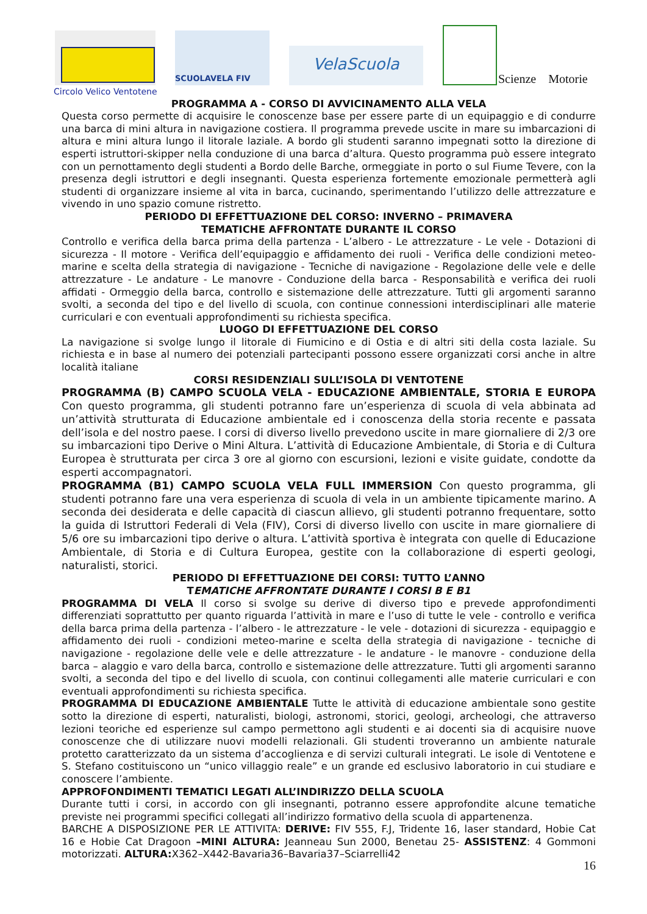SCUOLAVELA FIV
VelaScuola
Scienze Motorie
Circolo Velico Ventotene
PROGRAMMA A - CORSO DI AVVICINAMENTO ALLA VELA
Questa corso permette di acquisire le conoscenze base per essere parte di un equipaggio e di condurre una barca di mini altura in navigazione costiera. Il programma prevede uscite in mare su imbarcazioni di altura e mini altura lungo il litorale laziale. A bordo gli studenti saranno impegnati sotto la direzione di esperti istruttori-skipper nella conduzione di una barca d’altura. Questo programma può essere integrato con un pernottamento degli studenti a Bordo delle Barche, ormeggiate in porto o sul Fiume Tevere, con la presenza degli istruttori e degli insegnanti. Questa esperienza fortemente emozionale permetterà agli studenti di organizzare insieme al vita in barca, cucinando, sperimentando l’utilizzo delle attrezzature e vivendo in uno spazio comune ristretto.
PERIODO DI EFFETTUAZIONE DEL CORSO: INVERNO – PRIMAVERA
TEMATICHE AFFRONTATE DURANTE IL CORSO
Controllo e verifica della barca prima della partenza - L’albero - Le attrezzature - Le vele - Dotazioni di sicurezza - Il motore - Verifica dell’equipaggio e affidamento dei ruoli - Verifica delle condizioni meteo-marine e scelta della strategia di navigazione - Tecniche di navigazione - Regolazione delle vele e delle attrezzature - Le andature - Le manovre - Conduzione della barca - Responsabilità e verifica dei ruoli affidati - Ormeggio della barca, controllo e sistemazione delle attrezzature. Tutti gli argomenti saranno svolti, a seconda del tipo e del livello di scuola, con continue connessioni interdisciplinari alle materie curriculari e con eventuali approfondimenti su richiesta specifica.
LUOGO DI EFFETTUAZIONE DEL CORSO
La navigazione si svolge lungo il litorale di Fiumicino e di Ostia e di altri siti della costa laziale. Su richiesta e in base al numero dei potenziali partecipanti possono essere organizzati corsi anche in altre località italiane
CORSI RESIDENZIALI SULL’ISOLA DI VENTOTENE
PROGRAMMA (B) CAMPO SCUOLA VELA - EDUCAZIONE AMBIENTALE, STORIA E EUROPA Con questo programma, gli studenti potranno fare un’esperienza di scuola di vela abbinata ad un’attività strutturata di Educazione ambientale ed i conoscenza della storia recente e passata dell’isola e del nostro paese. I corsi di diverso livello prevedono uscite in mare giornaliere di 2/3 ore su imbarcazioni tipo Derive o Mini Altura. L’attività di Educazione Ambientale, di Storia e di Cultura Europea è strutturata per circa 3 ore al giorno con escursioni, lezioni e visite guidate, condotte da esperti accompagnatori.
PROGRAMMA (B1) CAMPO SCUOLA VELA FULL IMMERSION Con questo programma, gli studenti potranno fare una vera esperienza di scuola di vela in un ambiente tipicamente marino. A seconda dei desiderata e delle capacità di ciascun allievo, gli studenti potranno frequentare, sotto la guida di Istruttori Federali di Vela (FIV), Corsi di diverso livello con uscite in mare giornaliere di 5/6 ore su imbarcazioni tipo derive o altura. L’attività sportiva è integrata con quelle di Educazione Ambientale, di Storia e di Cultura Europea, gestite con la collaborazione di esperti geologi, naturalisti, storici.
PERIODO DI EFFETTUAZIONE DEI CORSI: TUTTO L’ANNO
TEMATICHE AFFRONTATE DURANTE I CORSI B E B1
PROGRAMMA DI VELA Il corso si svolge su derive di diverso tipo e prevede approfondimenti differenziati soprattutto per quanto riguarda l’attività in mare e l’uso di tutte le vele - controllo e verifica della barca prima della partenza - l’albero - le attrezzature - le vele - dotazioni di sicurezza - equipaggio e affidamento dei ruoli - condizioni meteo-marine e scelta della strategia di navigazione - tecniche di navigazione - regolazione delle vele e delle attrezzature - le andature - le manovre - conduzione della barca – alaggio e varo della barca, controllo e sistemazione delle attrezzature. Tutti gli argomenti saranno svolti, a seconda del tipo e del livello di scuola, con continui collegamenti alle materie curriculari e con eventuali approfondimenti su richiesta specifica.
PROGRAMMA DI EDUCAZIONE AMBIENTALE Tutte le attività di educazione ambientale sono gestite sotto la direzione di esperti, naturalisti, biologi, astronomi, storici, geologi, archeologi, che attraverso lezioni teoriche ed esperienze sul campo permettono agli studenti e ai docenti sia di acquisire nuove conoscenze che di utilizzare nuovi modelli relazionali. Gli studenti troveranno un ambiente naturale protetto caratterizzato da un sistema d’accoglienza e di servizi culturali integrati. Le isole di Ventotene e S. Stefano costituiscono un “unico villaggio reale” e un grande ed esclusivo laboratorio in cui studiare e conoscere l’ambiente.
APPROFONDIMENTI TEMATICI LEGATI ALL’INDIRIZZO DELLA SCUOLA
Durante tutti i corsi, in accordo con gli insegnanti, potranno essere approfondite alcune tematiche previste nei programmi specifici collegati all’indirizzo formativo della scuola di appartenenza.
BARCHE A DISPOSIZIONE PER LE ATTIVITA: DERIVE: FIV 555, F.J, Tridente 16, laser standard, Hobie Cat 16 e Hobie Cat Dragoon –MINI ALTURA: Jeanneau Sun 2000, Benetau 25- ASSISTENZ: 4 Gommoni motorizzati. ALTURA: X362–X442-Bavaria36–Bavaria37–Sciarrelli42
16